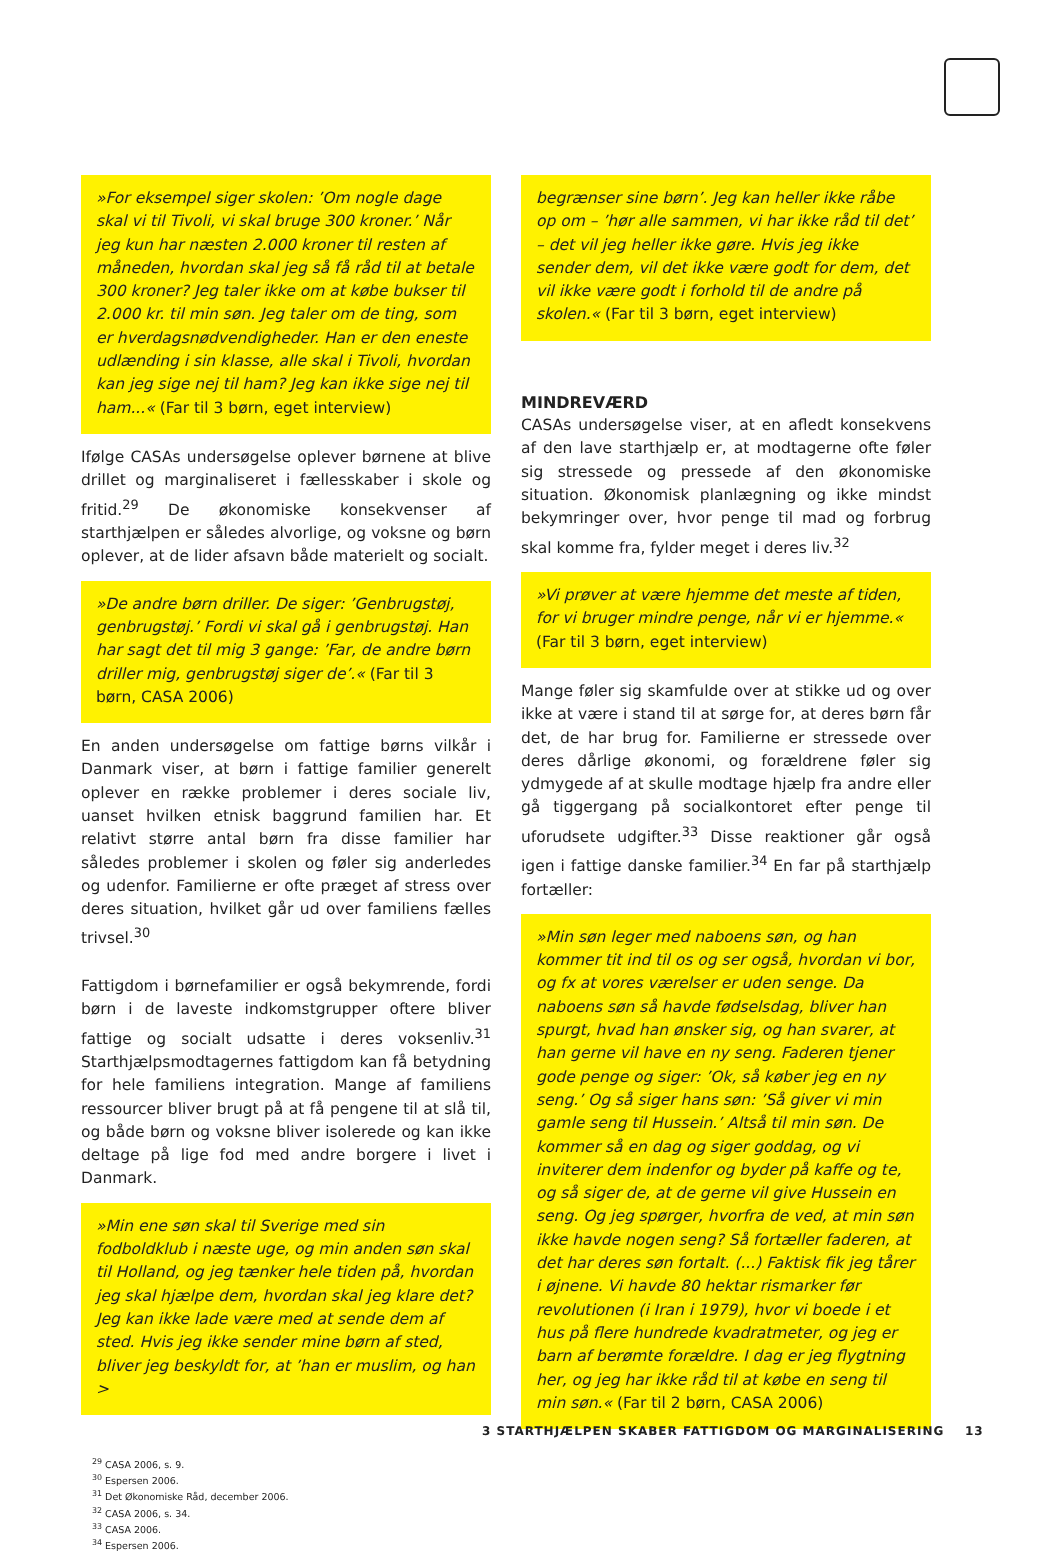»For eksempel siger skolen: ’Om nogle dage skal vi til Tivoli, vi skal bruge 300 kroner.’ Når jeg kun har næsten 2.000 kroner til resten af måneden, hvordan skal jeg så få råd til at betale 300 kroner? Jeg taler ikke om at købe bukser til 2.000 kr. til min søn. Jeg taler om de ting, som er hverdagsnødvendigheder. Han er den eneste udlænding i sin klasse, alle skal i Tivoli, hvordan kan jeg sige nej til ham? Jeg kan ikke sige nej til ham...« (Far til 3 børn, eget interview)
Ifølge CASAs undersøgelse oplever børnene at blive drillet og marginaliseret i fællesskaber i skole og fritid.<sup>29</sup> De økonomiske konsekvenser af starthjælpen er således alvorlige, og voksne og børn oplever, at de lider afsavn både materielt og socialt.
»De andre børn driller. De siger: ’Genbrugstøj, genbrugstøj.’ Fordi vi skal gå i genbrugstøj. Han har sagt det til mig 3 gange: ’Far, de andre børn driller mig, genbrugstøj siger de’.« (Far til 3 børn, CASA 2006)
En anden undersøgelse om fattige børns vilkår i Danmark viser, at børn i fattige familier generelt oplever en række problemer i deres sociale liv, uanset hvilken etnisk baggrund familien har. Et relativt større antal børn fra disse familier har således problemer i skolen og føler sig anderledes og udenfor. Familierne er ofte præget af stress over deres situation, hvilket går ud over familiens fælles trivsel.<sup>30</sup>
Fattigdom i børnefamilier er også bekymrende, fordi børn i de laveste indkomstgrupper oftere bliver fattige og socialt udsatte i deres voksenliv.<sup>31</sup> Starthjælpsmodtagernes fattigdom kan få betydning for hele familiens integration. Mange af familiens ressourcer bliver brugt på at få pengene til at slå til, og både børn og voksne bliver isolerede og kan ikke deltage på lige fod med andre borgere i livet i Danmark.
»Min ene søn skal til Sverige med sin fodboldklub i næste uge, og min anden søn skal til Holland, og jeg tænker hele tiden på, hvordan jeg skal hjælpe dem, hvordan skal jeg klare det? Jeg kan ikke lade være med at sende dem af sted. Hvis jeg ikke sender mine børn af sted, bliver jeg beskyldt for, at ’han er muslim, og han >
<sup>29</sup> CASA 2006, s. 9.
<sup>30</sup> Espersen 2006.
<sup>31</sup> Det Økonomiske Råd, december 2006.
<sup>32</sup> CASA 2006, s. 34.
<sup>33</sup> CASA 2006.
<sup>34</sup> Espersen 2006.
begrænser sine børn’. Jeg kan heller ikke råbe op om – ’hør alle sammen, vi har ikke råd til det’ – det vil jeg heller ikke gøre. Hvis jeg ikke sender dem, vil det ikke være godt for dem, det vil ikke være godt i forhold til de andre på skolen.« (Far til 3 børn, eget interview)
MINDREVÆRD
CASAs undersøgelse viser, at en afledt konsekvens af den lave starthjælp er, at modtagerne ofte føler sig stressede og pressede af den økonomiske situation. Økonomisk planlægning og ikke mindst bekymringer over, hvor penge til mad og forbrug skal komme fra, fylder meget i deres liv.<sup>32</sup>
»Vi prøver at være hjemme det meste af tiden, for vi bruger mindre penge, når vi er hjemme.« (Far til 3 børn, eget interview)
Mange føler sig skamfulde over at stikke ud og over ikke at være i stand til at sørge for, at deres børn får det, de har brug for. Familierne er stressede over deres dårlige økonomi, og forældrene føler sig ydmygede af at skulle modtage hjælp fra andre eller gå tiggergang på socialkontoret efter penge til uforudsete udgifter.<sup>33</sup> Disse reaktioner går også igen i fattige danske familier.<sup>34</sup> En far på starthjælp fortæller:
»Min søn leger med naboens søn, og han kommer tit ind til os og ser også, hvordan vi bor, og fx at vores værelser er uden senge. Da naboens søn så havde fødselsdag, bliver han spurgt, hvad han ønsker sig, og han svarer, at han gerne vil have en ny seng. Faderen tjener gode penge og siger: ’Ok, så køber jeg en ny seng.’ Og så siger hans søn: ’Så giver vi min gamle seng til Hussein.’ Altså til min søn. De kommer så en dag og siger goddag, og vi inviterer dem indenfor og byder på kaffe og te, og så siger de, at de gerne vil give Hussein en seng. Og jeg spørger, hvorfra de ved, at min søn ikke havde nogen seng? Så fortæller faderen, at det har deres søn fortalt. (...) Faktisk fik jeg tårer i øjnene. Vi havde 80 hektar rismarker før revolutionen (i Iran i 1979), hvor vi boede i et hus på flere hundrede kvadratmeter, og jeg er barn af berømte forældre. I dag er jeg flygtning her, og jeg har ikke råd til at købe en seng til min søn.« (Far til 2 børn, CASA 2006)
3 STARTHJÆLPEN SKABER FATTIGDOM OG MARGINALISERING 13